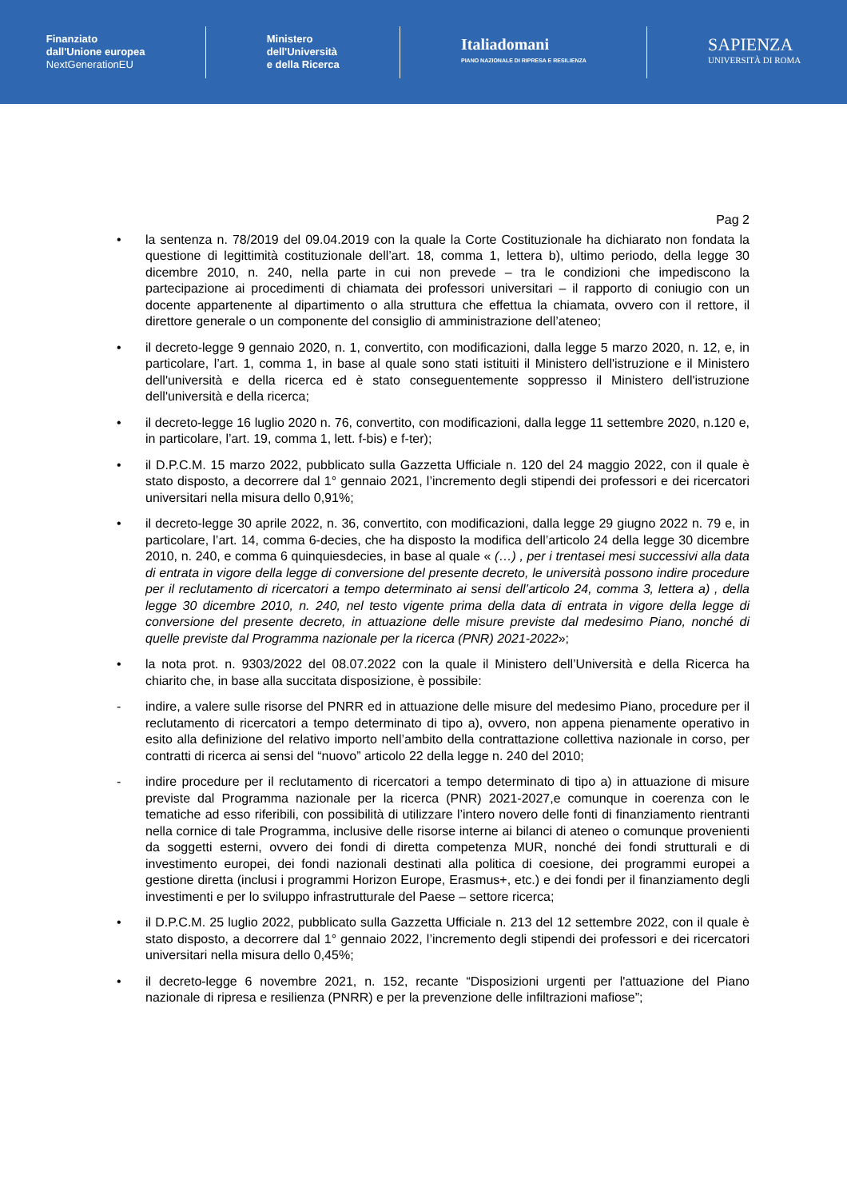Finanziato
dall'Unione europea
NextGenerationEU
Ministero
dell'Università
e della Ricerca
Italiadomani
PIANO NAZIONALE DI RIPRESA E RESILIENZA
SAPIENZA
UNIVERSITÀ DI ROMA
Pag 2
• la sentenza n. 78/2019 del 09.04.2019 con la quale la Corte Costituzionale ha dichiarato non fondata la questione di legittimità costituzionale dell’art. 18, comma 1, lettera b), ultimo periodo, della legge 30 dicembre 2010, n. 240, nella parte in cui non prevede – tra le condizioni che impediscono la partecipazione ai procedimenti di chiamata dei professori universitari – il rapporto di coniugio con un docente appartenente al dipartimento o alla struttura che effettua la chiamata, ovvero con il rettore, il direttore generale o un componente del consiglio di amministrazione dell’ateneo;
• il decreto-legge 9 gennaio 2020, n. 1, convertito, con modificazioni, dalla legge 5 marzo 2020, n. 12, e, in particolare, l’art. 1, comma 1, in base al quale sono stati istituiti il Ministero dell'istruzione e il Ministero dell'università e della ricerca ed è stato conseguentemente soppresso il Ministero dell'istruzione dell'università e della ricerca;
• il decreto-legge 16 luglio 2020 n. 76, convertito, con modificazioni, dalla legge 11 settembre 2020, n.120 e, in particolare, l’art. 19, comma 1, lett. f-bis) e f-ter);
• il D.P.C.M. 15 marzo 2022, pubblicato sulla Gazzetta Ufficiale n. 120 del 24 maggio 2022, con il quale è stato disposto, a decorrere dal 1° gennaio 2021, l’incremento degli stipendi dei professori e dei ricercatori universitari nella misura dello 0,91%;
• il decreto-legge 30 aprile 2022, n. 36, convertito, con modificazioni, dalla legge 29 giugno 2022 n. 79 e, in particolare, l’art. 14, comma 6-decies, che ha disposto la modifica dell’articolo 24 della legge 30 dicembre 2010, n. 240, e comma 6 quinquiesdecies, in base al quale « (…) , per i trentasei mesi successivi alla data di entrata in vigore della legge di conversione del presente decreto, le università possono indire procedure per il reclutamento di ricercatori a tempo determinato ai sensi dell’articolo 24, comma 3, lettera a) , della legge 30 dicembre 2010, n. 240, nel testo vigente prima della data di entrata in vigore della legge di conversione del presente decreto, in attuazione delle misure previste dal medesimo Piano, nonché di quelle previste dal Programma nazionale per la ricerca (PNR) 2021-2022»;
• la nota prot. n. 9303/2022 del 08.07.2022 con la quale il Ministero dell’Università e della Ricerca ha chiarito che, in base alla succitata disposizione, è possibile:
- indire, a valere sulle risorse del PNRR ed in attuazione delle misure del medesimo Piano, procedure per il reclutamento di ricercatori a tempo determinato di tipo a), ovvero, non appena pienamente operativo in esito alla definizione del relativo importo nell’ambito della contrattazione collettiva nazionale in corso, per contratti di ricerca ai sensi del “nuovo” articolo 22 della legge n. 240 del 2010;
- indire procedure per il reclutamento di ricercatori a tempo determinato di tipo a) in attuazione di misure previste dal Programma nazionale per la ricerca (PNR) 2021-2027,e comunque in coerenza con le tematiche ad esso riferibili, con possibilità di utilizzare l’intero novero delle fonti di finanziamento rientranti nella cornice di tale Programma, inclusive delle risorse interne ai bilanci di ateneo o comunque provenienti da soggetti esterni, ovvero dei fondi di diretta competenza MUR, nonché dei fondi strutturali e di investimento europei, dei fondi nazionali destinati alla politica di coesione, dei programmi europei a gestione diretta (inclusi i programmi Horizon Europe, Erasmus+, etc.) e dei fondi per il finanziamento degli investimenti e per lo sviluppo infrastrutturale del Paese – settore ricerca;
• il D.P.C.M. 25 luglio 2022, pubblicato sulla Gazzetta Ufficiale n. 213 del 12 settembre 2022, con il quale è stato disposto, a decorrere dal 1° gennaio 2022, l’incremento degli stipendi dei professori e dei ricercatori universitari nella misura dello 0,45%;
• il decreto-legge 6 novembre 2021, n. 152, recante “Disposizioni urgenti per l'attuazione del Piano nazionale di ripresa e resilienza (PNRR) e per la prevenzione delle infiltrazioni mafiose”;